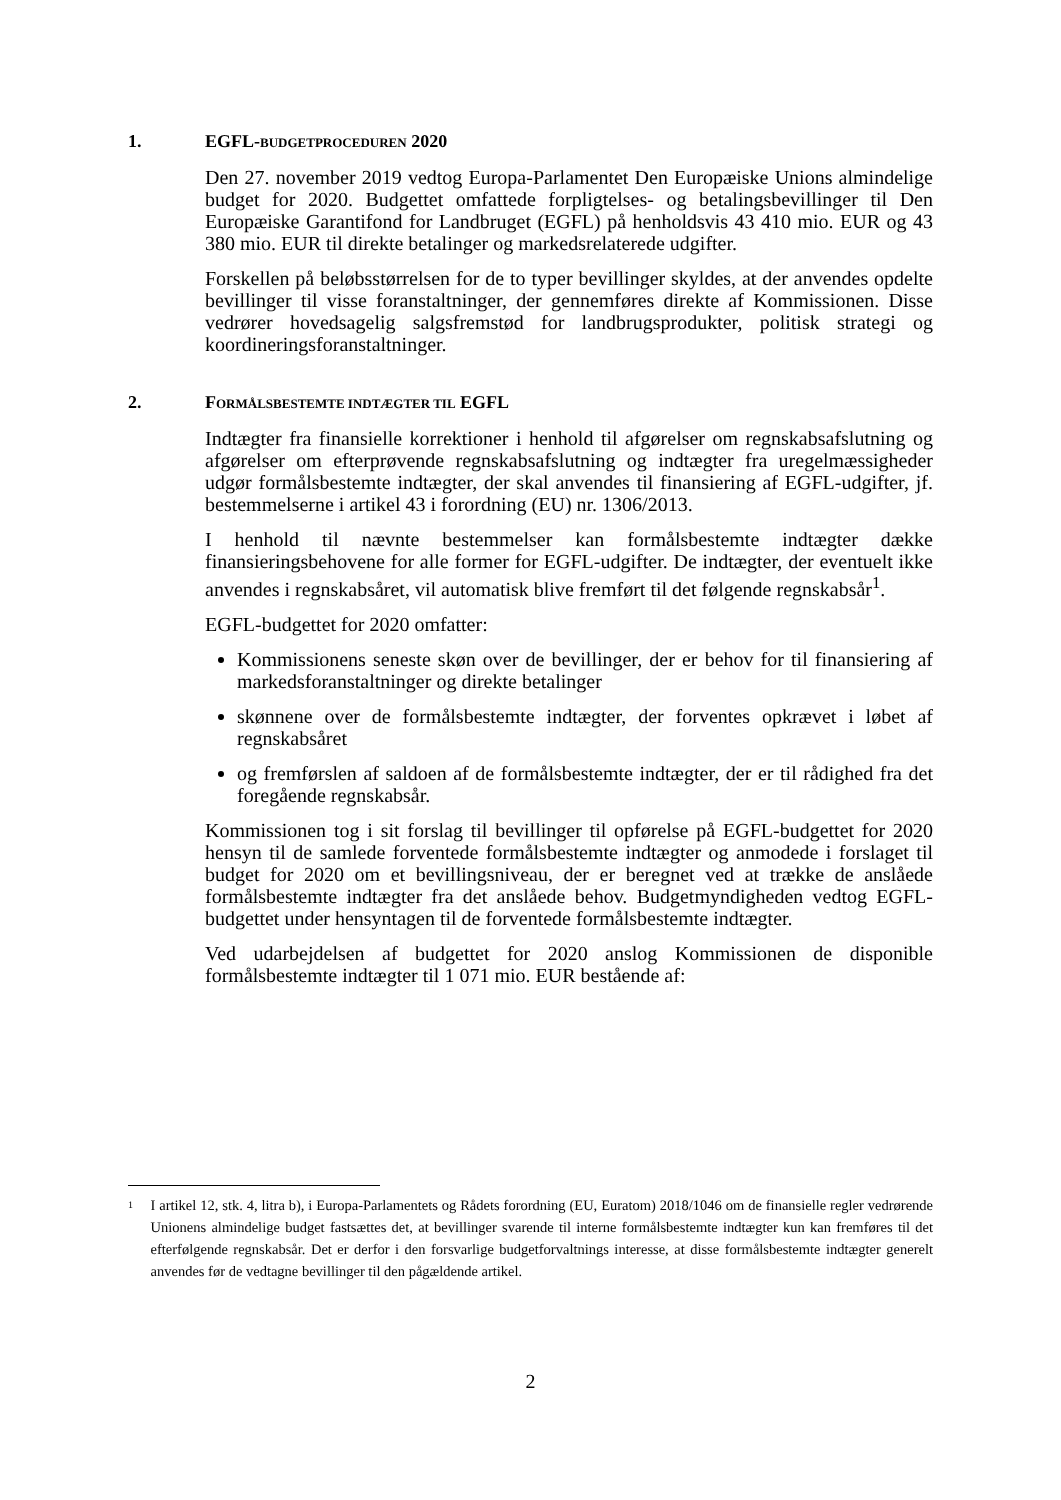1. EGFL-BUDGETPROCEDUREN 2020
Den 27. november 2019 vedtog Europa-Parlamentet Den Europæiske Unions almindelige budget for 2020. Budgettet omfattede forpligtelses- og betalingsbevillinger til Den Europæiske Garantifond for Landbruget (EGFL) på henholdsvis 43 410 mio. EUR og 43 380 mio. EUR til direkte betalinger og markedsrelaterede udgifter.
Forskellen på beløbsstørrelsen for de to typer bevillinger skyldes, at der anvendes opdelte bevillinger til visse foranstaltninger, der gennemføres direkte af Kommissionen. Disse vedrører hovedsagelig salgsfremstød for landbrugsprodukter, politisk strategi og koordineringsforanstaltninger.
2. FORMÅLSBESTEMTE INDTÆGTER TIL EGFL
Indtægter fra finansielle korrektioner i henhold til afgørelser om regnskabsafslutning og afgørelser om efterprøvende regnskabsafslutning og indtægter fra uregelmæssigheder udgør formålsbestemte indtægter, der skal anvendes til finansiering af EGFL-udgifter, jf. bestemmelserne i artikel 43 i forordning (EU) nr. 1306/2013.
I henhold til nævnte bestemmelser kan formålsbestemte indtægter dække finansieringsbehovene for alle former for EGFL-udgifter. De indtægter, der eventuelt ikke anvendes i regnskabsåret, vil automatisk blive fremført til det følgende regnskabsår<sup>1</sup>.
EGFL-budgettet for 2020 omfatter:
Kommissionens seneste skøn over de bevillinger, der er behov for til finansiering af markedsforanstaltninger og direkte betalinger
skønnene over de formålsbestemte indtægter, der forventes opkrævet i løbet af regnskabsåret
og fremførslen af saldoen af de formålsbestemte indtægter, der er til rådighed fra det foregående regnskabsår.
Kommissionen tog i sit forslag til bevillinger til opførelse på EGFL-budgettet for 2020 hensyn til de samlede forventede formålsbestemte indtægter og anmodede i forslaget til budget for 2020 om et bevillingsniveau, der er beregnet ved at trække de anslåede formålsbestemte indtægter fra det anslåede behov. Budgetmyndigheden vedtog EGFL-budgettet under hensyntagen til de forventede formålsbestemte indtægter.
Ved udarbejdelsen af budgettet for 2020 anslog Kommissionen de disponible formålsbestemte indtægter til 1 071 mio. EUR bestående af:
1
I artikel 12, stk. 4, litra b), i Europa-Parlamentets og Rådets forordning (EU, Euratom) 2018/1046 om de finansielle regler vedrørende Unionens almindelige budget fastsættes det, at bevillinger svarende til interne formålsbestemte indtægter kun kan fremføres til det efterfølgende regnskabsår. Det er derfor i den forsvarlige budgetforvaltnings interesse, at disse formålsbestemte indtægter generelt anvendes før de vedtagne bevillinger til den pågældende artikel.
2